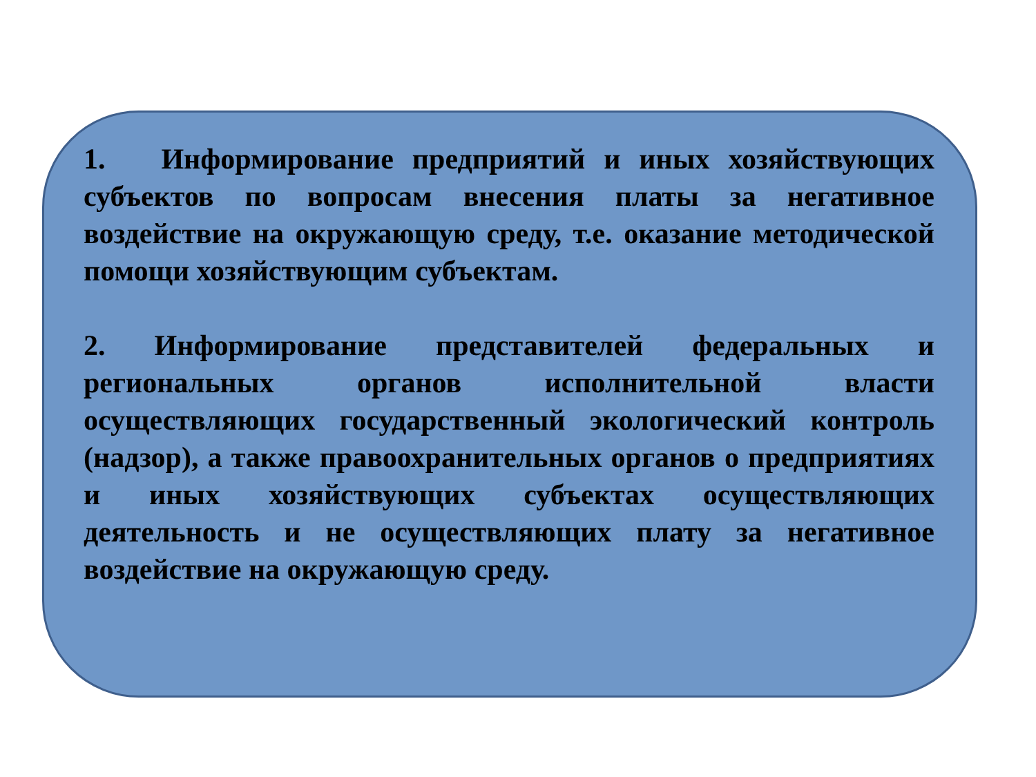1. Информирование предприятий и иных хозяйствующих субъектов по вопросам внесения платы за негативное воздействие на окружающую среду, т.е. оказание методической помощи хозяйствующим субъектам.
2. Информирование представителей федеральных и региональных органов исполнительной власти осуществляющих государственный экологический контроль (надзор), а также правоохранительных органов о предприятиях и иных хозяйствующих субъектах осуществляющих деятельность и не осуществляющих плату за негативное воздействие на окружающую среду.